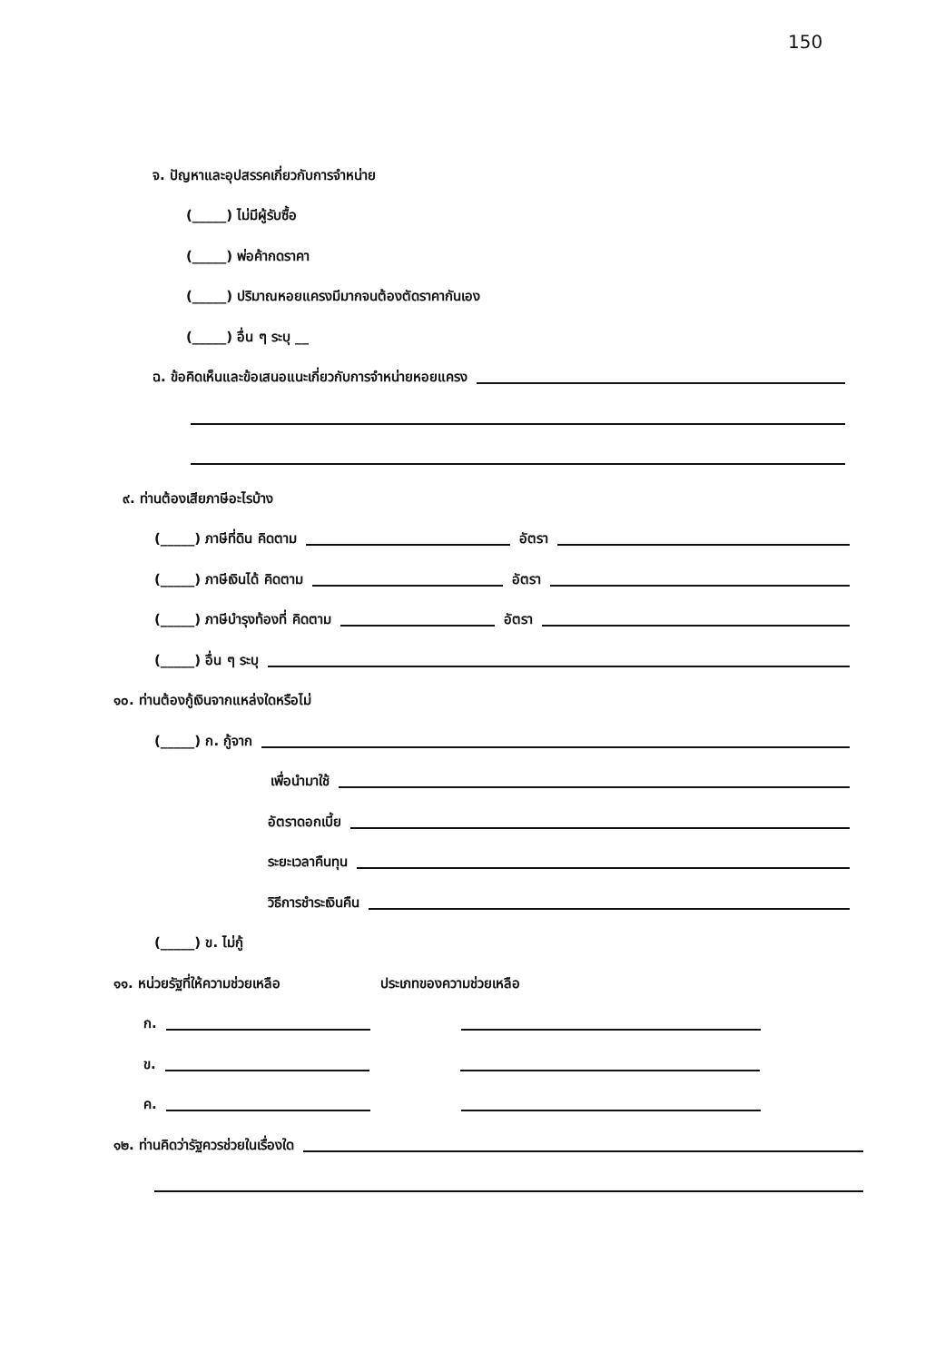150
จ. ปัญหาและอุปสรรคเกี่ยวกับการจำหน่าย
(_____) ไม่มีผู้รับซื้อ
(_____) พ่อค้ากดราคา
(_____) ปริมาณหอยแครงมีมากจนต้องตัดราคากันเอง
(_____) อื่น ๆ ระบุ __
ฉ. ข้อคิดเห็นและข้อเสนอแนะเกี่ยวกับการจำหน่ายหอยแครง
๙. ท่านต้องเสียภาษีอะไรบ้าง
(_____) ภาษีที่ดิน คิดตาม อัตรา
(_____) ภาษีเงินได้ คิดตาม อัตรา
(_____) ภาษีบำรุงท้องที่ คิดตาม อัตรา
(_____) อื่น ๆ ระบุ
๑๐. ท่านต้องกู้เงินจากแหล่งใดหรือไม่
(_____) ก. กู้จาก
เพื่อนำมาใช้
อัตราดอกเบี้ย
ระยะเวลาคืนทุน
วิธีการชำระเงินคืน
(_____) ข. ไม่กู้
๑๑. หน่วยรัฐที่ให้ความช่วยเหลือ ประเภทของความช่วยเหลือ
ก.
ข.
ค.
๑๒. ท่านคิดว่ารัฐควรช่วยในเรื่องใด